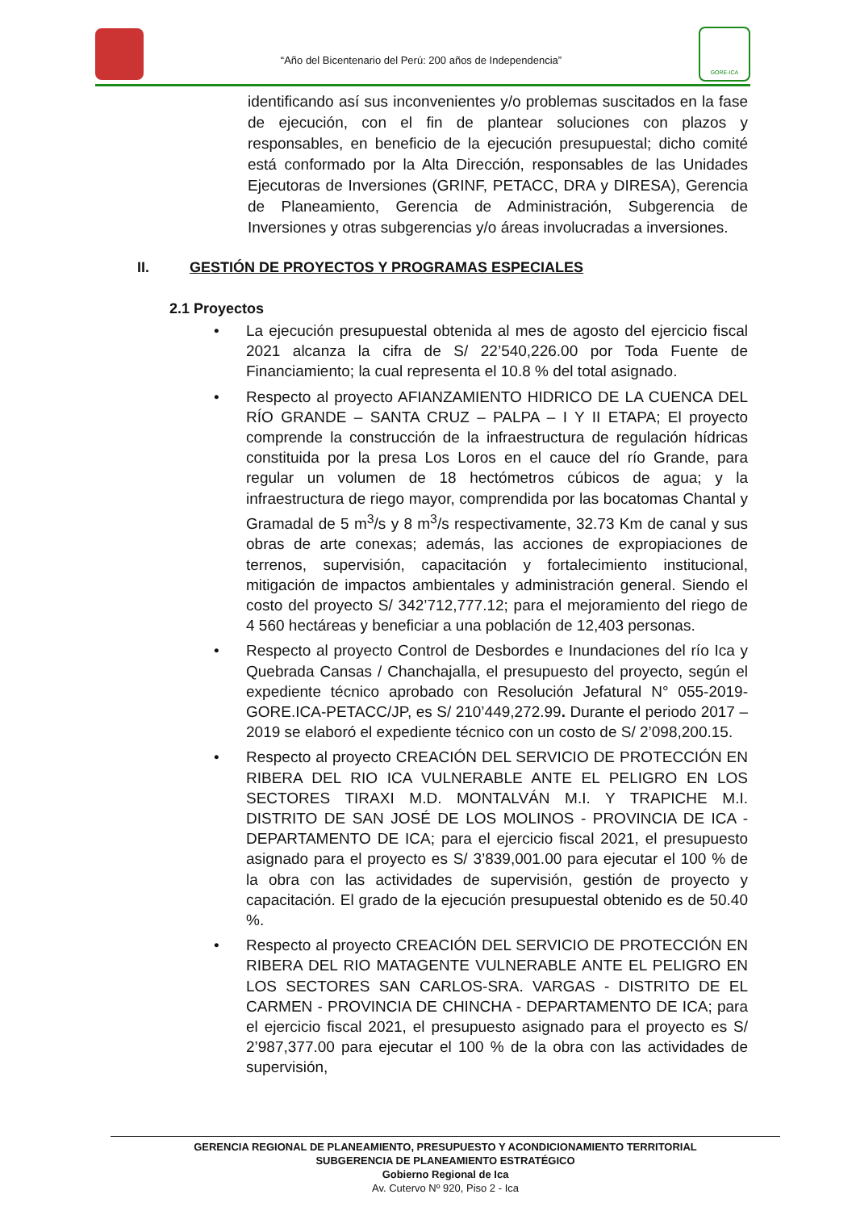“Año del Bicentenario del Perú: 200 años de Independencia”
GORE-ICA
identificando así sus inconvenientes y/o problemas suscitados en la fase de ejecución, con el fin de plantear soluciones con plazos y responsables, en beneficio de la ejecución presupuestal; dicho comité está conformado por la Alta Dirección, responsables de las Unidades Ejecutoras de Inversiones (GRINF, PETACC, DRA y DIRESA), Gerencia de Planeamiento, Gerencia de Administración, Subgerencia de Inversiones y otras subgerencias y/o áreas involucradas a inversiones.
II. GESTIÓN DE PROYECTOS Y PROGRAMAS ESPECIALES
2.1 Proyectos
•
La ejecución presupuestal obtenida al mes de agosto del ejercicio fiscal 2021 alcanza la cifra de S/ 22’540,226.00 por Toda Fuente de Financiamiento; la cual representa el 10.8 % del total asignado.
•
Respecto al proyecto AFIANZAMIENTO HIDRICO DE LA CUENCA DEL RÍO GRANDE – SANTA CRUZ – PALPA – I Y II ETAPA; El proyecto comprende la construcción de la infraestructura de regulación hídricas constituida por la presa Los Loros en el cauce del río Grande, para regular un volumen de 18 hectómetros cúbicos de agua; y la infraestructura de riego mayor, comprendida por las bocatomas Chantal y Gramadal de 5 m<sup>3</sup>/s y 8 m<sup>3</sup>/s respectivamente, 32.73 Km de canal y sus obras de arte conexas; además, las acciones de expropiaciones de terrenos, supervisión, capacitación y fortalecimiento institucional, mitigación de impactos ambientales y administración general. Siendo el costo del proyecto S/ 342’712,777.12; para el mejoramiento del riego de 4 560 hectáreas y beneficiar a una población de 12,403 personas.
•
Respecto al proyecto Control de Desbordes e Inundaciones del río Ica y Quebrada Cansas / Chanchajalla, el presupuesto del proyecto, según el expediente técnico aprobado con Resolución Jefatural N° 055-2019-GORE.ICA-PETACC/JP, es S/ 210’449,272.99. Durante el periodo 2017 – 2019 se elaboró el expediente técnico con un costo de S/ 2’098,200.15.
•
Respecto al proyecto CREACIÓN DEL SERVICIO DE PROTECCIÓN EN RIBERA DEL RIO ICA VULNERABLE ANTE EL PELIGRO EN LOS SECTORES TIRAXI M.D. MONTALVÁN M.I. Y TRAPICHE M.I. DISTRITO DE SAN JOSÉ DE LOS MOLINOS - PROVINCIA DE ICA - DEPARTAMENTO DE ICA; para el ejercicio fiscal 2021, el presupuesto asignado para el proyecto es S/ 3’839,001.00 para ejecutar el 100 % de la obra con las actividades de supervisión, gestión de proyecto y capacitación. El grado de la ejecución presupuestal obtenido es de 50.40 %.
•
Respecto al proyecto CREACIÓN DEL SERVICIO DE PROTECCIÓN EN RIBERA DEL RIO MATAGENTE VULNERABLE ANTE EL PELIGRO EN LOS SECTORES SAN CARLOS-SRA. VARGAS - DISTRITO DE EL CARMEN - PROVINCIA DE CHINCHA - DEPARTAMENTO DE ICA; para el ejercicio fiscal 2021, el presupuesto asignado para el proyecto es S/ 2’987,377.00 para ejecutar el 100 % de la obra con las actividades de supervisión,
GERENCIA REGIONAL DE PLANEAMIENTO, PRESUPUESTO Y ACONDICIONAMIENTO TERRITORIAL
SUBGERENCIA DE PLANEAMIENTO ESTRATÉGICO
Gobierno Regional de Ica
Av. Cutervo Nº 920, Piso 2 - Ica